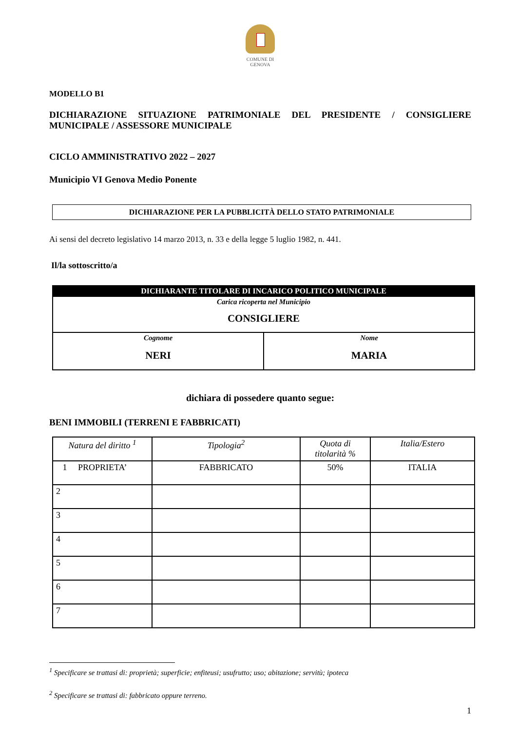COMUNE DI
GENOVA
MODELLO B1
DICHIARAZIONE SITUAZIONE PATRIMONIALE DEL PRESIDENTE / CONSIGLIERE
MUNICIPALE / ASSESSORE MUNICIPALE
CICLO AMMINISTRATIVO 2022 – 2027
Municipio VI Genova Medio Ponente
DICHIARAZIONE PER LA PUBBLICITÀ DELLO STATO PATRIMONIALE
Ai sensi del decreto legislativo 14 marzo 2013, n. 33 e della legge 5 luglio 1982, n. 441.
Il/la sottoscritto/a
| DICHIARANTE TITOLARE DI INCARICO POLITICO MUNICIPALE | |
| --- | --- |
| Carica ricoperta nel Municipio CONSIGLIERE | |
| Cognome NERI | Nome MARIA |
dichiara di possedere quanto segue:
BENI IMMOBILI (TERRENI E FABBRICATI)
| Natura del diritto <sup>1</sup> | Tipologia<sup>2</sup> | Quota di titolarità % | Italia/Estero |
| --- | --- | --- | --- |
| 1 PROPRIETA’ | FABBRICATO | 50% | ITALIA |
| 2 | | | |
| 3 | | | |
| 4 | | | |
| 5 | | | |
| 6 | | | |
| 7 | | | |
<sup>1</sup> Specificare se trattasi di: proprietà; superficie; enfiteusi; usufrutto; uso; abitazione; servitù; ipoteca
<sup>2</sup> Specificare se trattasi di: fabbricato oppure terreno.
1